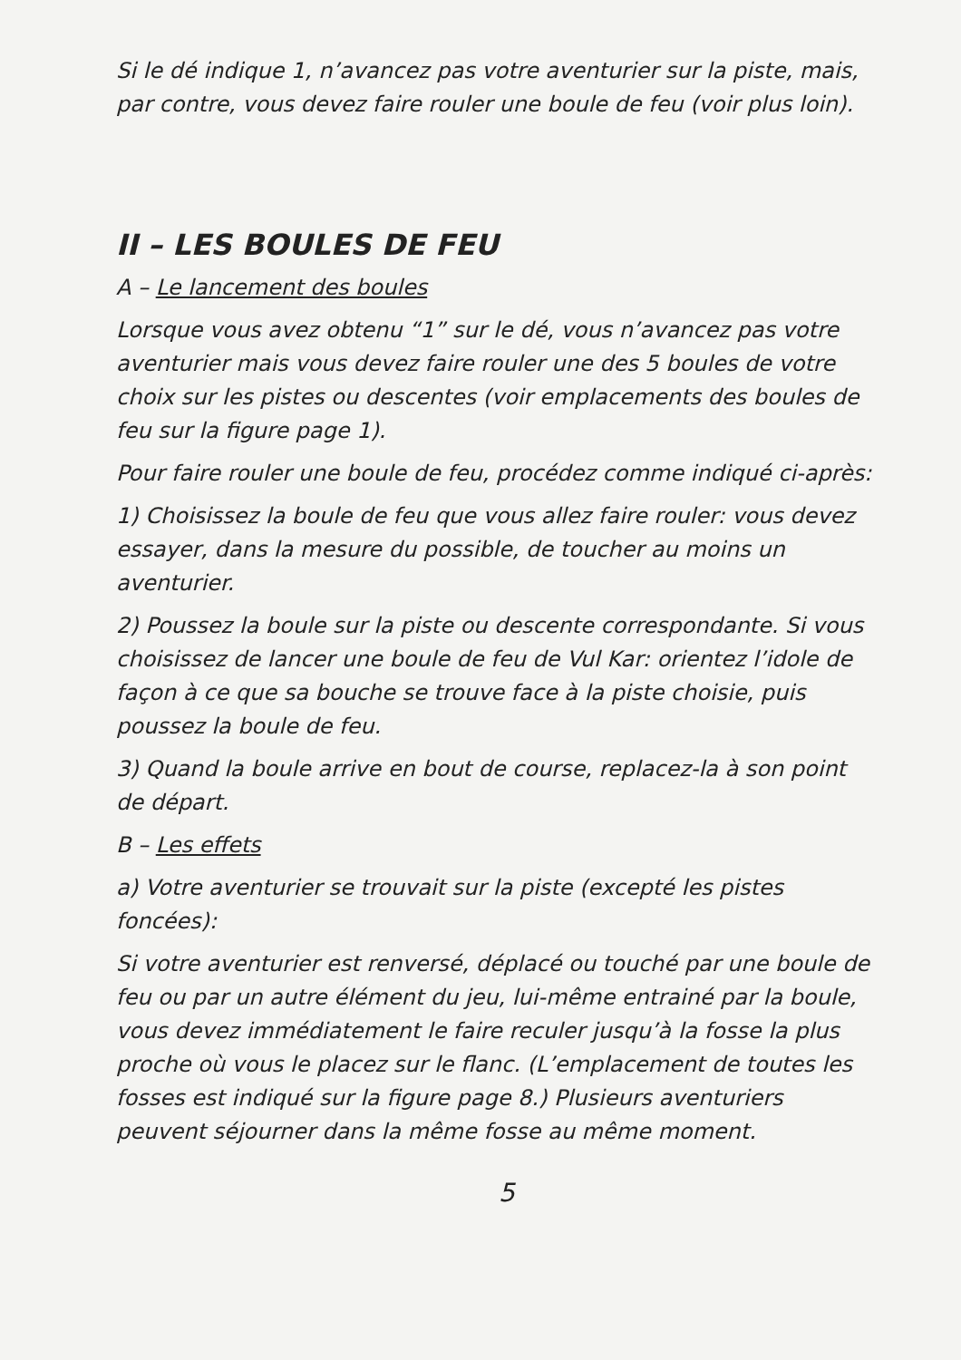Si le dé indique 1, n’avancez pas votre aventurier sur la piste, mais, par contre, vous devez faire rouler une boule de feu (voir plus loin).
II – LES BOULES DE FEU
A – Le lancement des boules
Lorsque vous avez obtenu “1” sur le dé, vous n’avancez pas votre aventurier mais vous devez faire rouler une des 5 boules de votre choix sur les pistes ou descentes (voir emplacements des boules de feu sur la figure page 1).
Pour faire rouler une boule de feu, procédez comme indiqué ci-après:
1) Choisissez la boule de feu que vous allez faire rouler: vous devez essayer, dans la mesure du possible, de toucher au moins un aventurier.
2) Poussez la boule sur la piste ou descente correspondante. Si vous choisissez de lancer une boule de feu de Vul Kar: orientez l’idole de façon à ce que sa bouche se trouve face à la piste choisie, puis poussez la boule de feu.
3) Quand la boule arrive en bout de course, replacez-la à son point de départ.
B – Les effets
a) Votre aventurier se trouvait sur la piste (excepté les pistes foncées):
Si votre aventurier est renversé, déplacé ou touché par une boule de feu ou par un autre élément du jeu, lui-même entrainé par la boule, vous devez immédiatement le faire reculer jusqu’à la fosse la plus proche où vous le placez sur le flanc. (L’emplacement de toutes les fosses est indiqué sur la figure page 8.) Plusieurs aventuriers peuvent séjourner dans la même fosse au même moment.
5